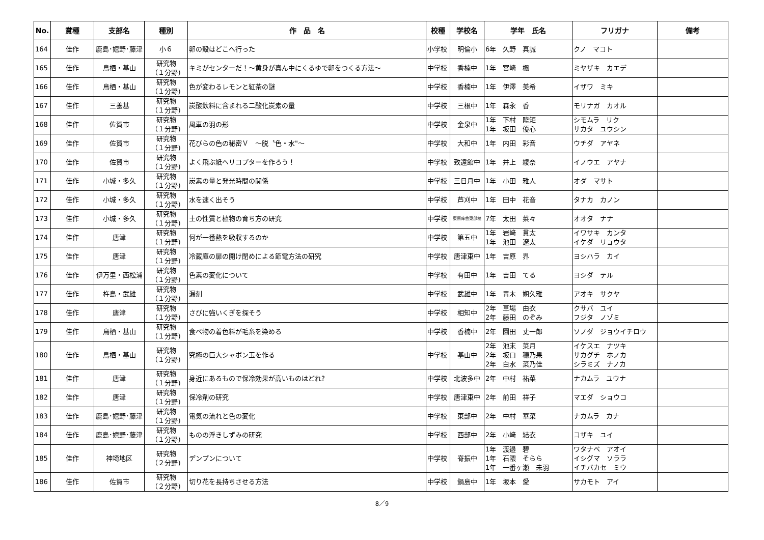| No. | 賞種 | 支部名 | 種別 | 作 品 名 | 校種 | 学校名 | 学年 氏名 | フリガナ | 備考 |
| --- | --- | --- | --- | --- | --- | --- | --- | --- | --- |
| 164 | 佳作 | 鹿島･嬉野･藤津 | 小６ | 卵の殻はどこへ行った | 小学校 | 明倫小 | 6年 久野 真誠 | クノ マコト | |
| 165 | 佳作 | 鳥栖・基山 | 研究物 （１分野) | キミがセンターだ！～黄身が真ん中にくるゆで卵をつくる方法～ | 中学校 | 香楠中 | 1年 宮崎 楓 | ミヤザキ カエデ | |
| 166 | 佳作 | 鳥栖・基山 | 研究物 （１分野) | 色が変わるレモンと紅茶の謎 | 中学校 | 香楠中 | 1年 伊澤 美希 | イザワ ミキ | |
| 167 | 佳作 | 三養基 | 研究物 （１分野) | 炭酸飲料に含まれる二酸化炭素の量 | 中学校 | 三根中 | 1年 森永 香 | モリナガ カオル | |
| 168 | 佳作 | 佐賀市 | 研究物 （１分野) | 風車の羽の形 | 中学校 | 金泉中 | 1年 下村 陸矩 1年 坂田 優心 | シモムラ リク サカタ ユウシン | |
| 169 | 佳作 | 佐賀市 | 研究物 （１分野) | 花びらの色の秘密Ｖ ～脱〝色・水"～ | 中学校 | 大和中 | 1年 内田 彩音 | ウチダ アヤネ | |
| 170 | 佳作 | 佐賀市 | 研究物 （１分野) | よく飛ぶ紙ヘリコプターを作ろう！ | 中学校 | 致遠館中 | 1年 井上 綾奈 | イノウエ アヤナ | |
| 171 | 佳作 | 小城・多久 | 研究物 （１分野) | 炭素の量と発光時間の関係 | 中学校 | 三日月中 | 1年 小田 雅人 | オダ マサト | |
| 172 | 佳作 | 小城・多久 | 研究物 （１分野) | 水を速く出そう | 中学校 | 芦刈中 | 1年 田中 花音 | タナカ カノン | |
| 173 | 佳作 | 小城・多久 | 研究物 （１分野) | 土の性質と植物の育ち方の研究 | 中学校 | 東原庠舎東部校 | 7年 太田 菜々 | オオタ ナナ | |
| 174 | 佳作 | 唐津 | 研究物 （１分野) | 何が一番熱を吸収するのか | 中学校 | 第五中 | 1年 岩﨑 貫太 1年 池田 遼太 | イワサキ カンタ イケダ リョウタ | |
| 175 | 佳作 | 唐津 | 研究物 （１分野) | 冷蔵庫の扉の開け閉めによる節電方法の研究 | 中学校 | 唐津東中 | 1年 吉原 界 | ヨシハラ カイ | |
| 176 | 佳作 | 伊万里・西松浦 | 研究物 （１分野) | 色素の変化について | 中学校 | 有田中 | 1年 吉田 てる | ヨシダ テル | |
| 177 | 佳作 | 杵島・武雄 | 研究物 （１分野) | 漏刻 | 中学校 | 武雄中 | 1年 青木 朔久雅 | アオキ サクヤ | |
| 178 | 佳作 | 唐津 | 研究物 （１分野) | さびに強いくぎを探そう | 中学校 | 相知中 | 2年 草場 由衣 2年 藤田 のぞみ | クサバ ユイ フジタ ノゾミ | |
| 179 | 佳作 | 鳥栖・基山 | 研究物 （１分野) | 食べ物の着色料が毛糸を染める | 中学校 | 香楠中 | 2年 園田 丈一郎 | ソノダ ジョウイチロウ | |
| 180 | 佳作 | 鳥栖・基山 | 研究物 （１分野) | 究極の巨大シャボン玉を作る | 中学校 | 基山中 | 2年 池末 菜月 2年 坂口 穂乃果 2年 白水 菜乃佳 | イケスエ ナツキ サカグチ ホノカ シラミズ ナノカ | |
| 181 | 佳作 | 唐津 | 研究物 （１分野) | 身近にあるもので保冷効果が高いものはどれ? | 中学校 | 北波多中 | 2年 中村 祐菜 | ナカムラ ユウナ | |
| 182 | 佳作 | 唐津 | 研究物 （１分野) | 保冷剤の研究 | 中学校 | 唐津東中 | 2年 前田 祥子 | マエダ ショウコ | |
| 183 | 佳作 | 鹿島･嬉野･藤津 | 研究物 （１分野) | 電気の流れと色の変化 | 中学校 | 東部中 | 2年 中村 華菜 | ナカムラ カナ | |
| 184 | 佳作 | 鹿島･嬉野･藤津 | 研究物 （１分野) | ものの浮きしずみの研究 | 中学校 | 西部中 | 2年 小﨑 結衣 | コザキ ユイ | |
| 185 | 佳作 | 神埼地区 | 研究物 （２分野) | デンプンについて | 中学校 | 脊振中 | 1年 渡邉 碧 1年 石隈 そらら 1年 一番ヶ瀬 未羽 | ワタナベ アオイ イシグマ ソララ イチバカセ ミウ | |
| 186 | 佳作 | 佐賀市 | 研究物 （２分野) | 切り花を長持ちさせる方法 | 中学校 | 鍋島中 | 1年 坂本 愛 | サカモト アイ | |
8／9